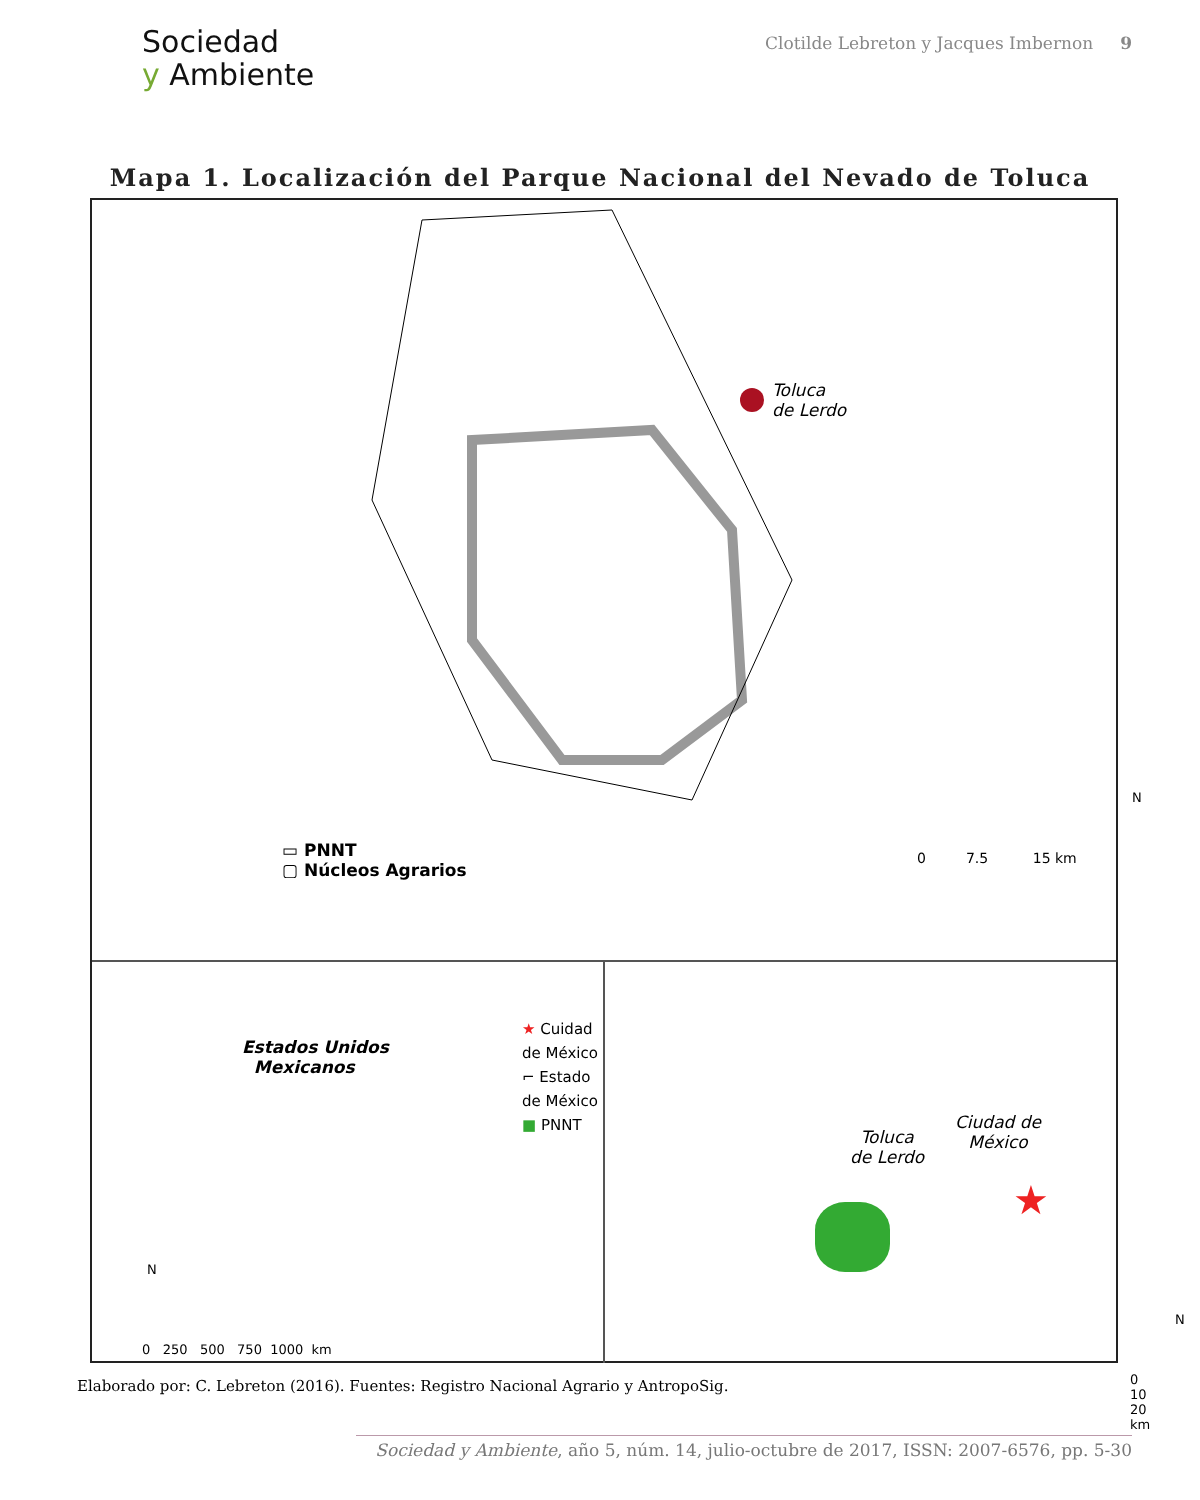Sociedad
y Ambiente
Clotilde Lebreton y Jacques Imbernon 9
Mapa 1. Localización del Parque Nacional del Nevado de Toluca
Toluca
de Lerdo
▭ PNNT
▢ Núcleos Agrarios
0 7.5 15 km
N
Estados Unidos
Mexicanos
★ Cuidad de México
⌐ Estado de México
■ PNNT
N
0 250 500 750 1000 km
Toluca
de Lerdo
Ciudad de
México
★
N
0 10 20 km
Elaborado por: C. Lebreton (2016). Fuentes: Registro Nacional Agrario y AntropoSig.
Sociedad y Ambiente, año 5, núm. 14, julio-octubre de 2017, ISSN: 2007-6576, pp. 5-30